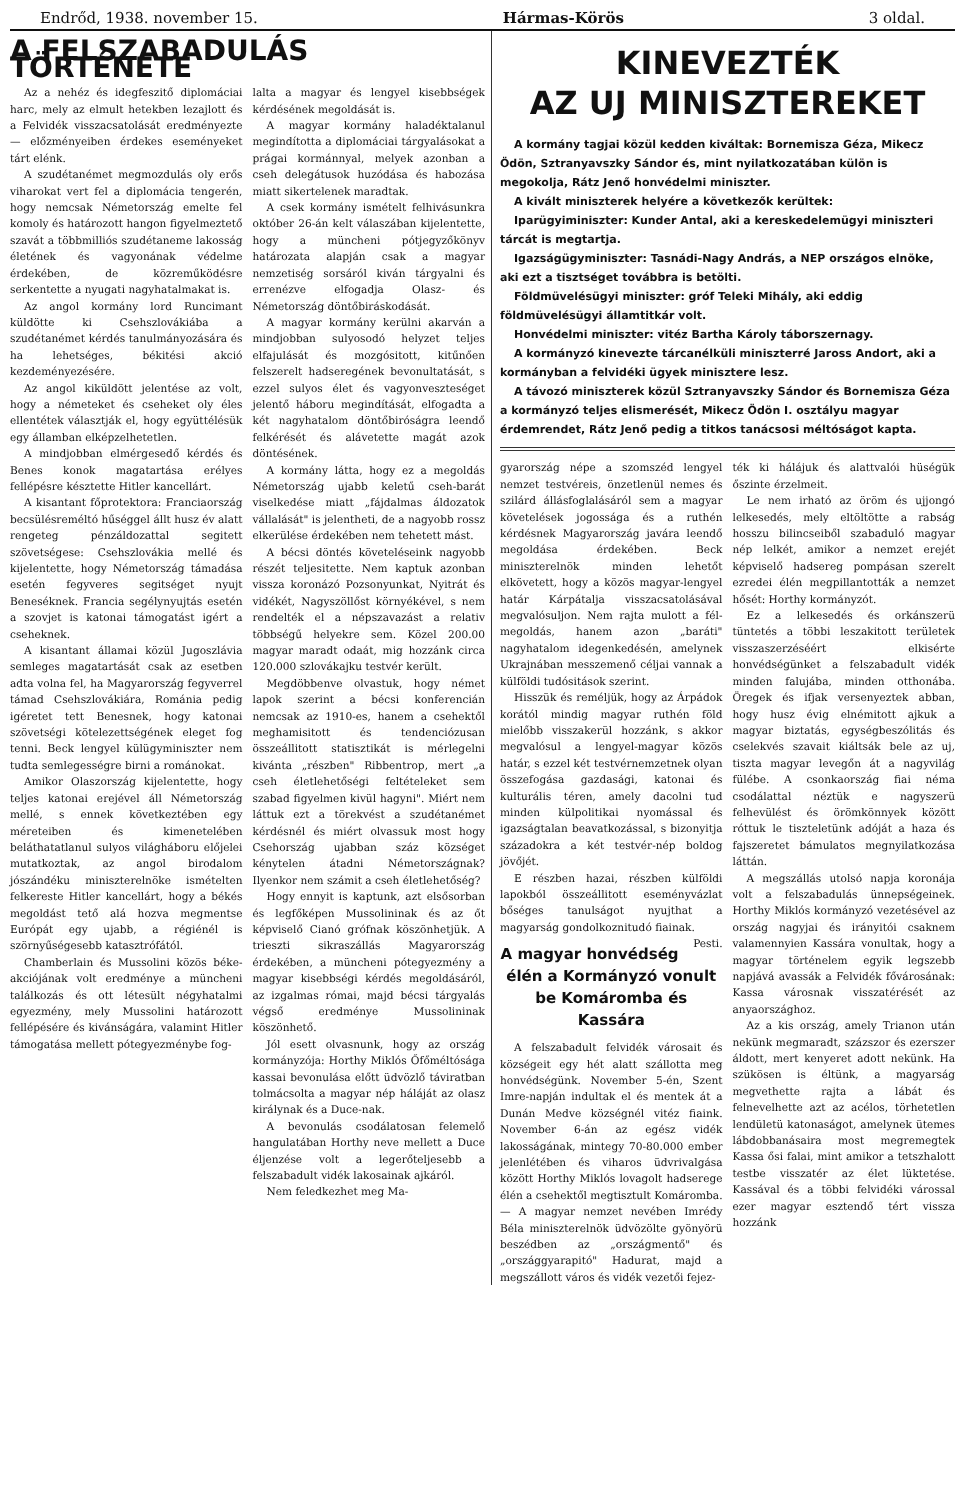Endrőd, 1938. november 15. Hármas-Körös 3 oldal.
A FELSZABADULÁS TÖRTÉNETE
Az a nehéz és idegfeszitő diplomáciai harc, mely az elmult hetekben lezajlott és a Felvidék visszacsatolását eredményezte — előzményeiben érdekes eseményeket tárt elénk.
A szudétanémet megmozdulás oly erős viharokat vert fel a diplomácia tengerén, hogy nemcsak Németország emelte fel komoly és határozott hangon figyelmeztető szavát a többmilliós szudétaneme lakosság életének és vagyonának védelme érdekében, de közreműködésre serkentette a nyugati nagyhatalmakat is.
Az angol kormány lord Runcimant küldötte ki Csehszlovákiába a szudétanémet kérdés tanulmányozására és ha lehetséges, békitési akció kezdeményezésére.
Az angol kiküldött jelentése az volt, hogy a németeket és cseheket oly éles ellentétek választják el, hogy együttélésük egy államban elképzelhetetlen.
A mindjobban elmérgesedő kérdés és Benes konok magatartása erélyes fellépésre késztette Hitler kancellárt.
A kisantant főprotektora: Franciaország becsülésreméltó hűséggel állt husz év alatt rengeteg pénzáldozattal segitett szövetségese: Csehszlovákia mellé és kijelentette, hogy Németország támadása esetén fegyveres segitséget nyujt Beneséknek. Francia segélynyujtás esetén a szovjet is katonai támogatást igért a cseheknek.
A kisantant államai közül Jugoszlávia semleges magatartását csak az esetben adta volna fel, ha Magyarország fegyverrel támad Csehszlovákiára, Románia pedig igéretet tett Benesnek, hogy katonai szövetségi kötelezettségének eleget fog tenni. Beck lengyel külügyminiszter nem tudta semlegességre birni a románokat.
Amikor Olaszország kijelentette, hogy teljes katonai erejével áll Németország mellé, s ennek következtében egy méreteiben és kimenetelében beláthatatlanul sulyos világháboru előjelei mutatkoztak, az angol birodalom jószándéku miniszterelnöke ismételten felkereste Hitler kancellárt, hogy a békés megoldást tető alá hozva megmentse Európát egy ujabb, a régiénél is szörnyűségesebb katasztrófától.
Chamberlain és Mussolini közös béke-akciójának volt eredménye a müncheni találkozás és ott létesült négyhatalmi egyezmény, mely Mussolini határozott fellépésére és kivánságára, valamint Hitler támogatása mellett pótegyezménybe fog-
lalta a magyar és lengyel kisebbségek kérdésének megoldását is.
A magyar kormány haladéktalanul megindította a diplomáciai tárgyalásokat a prágai kormánnyal, melyek azonban a cseh delegátusok huzódása és habozása miatt sikertelenek maradtak.
A csek kormány ismételt felhivásunkra október 26-án kelt válaszában kijelentette, hogy a müncheni pótjegyzőkönyv határozata alapján csak a magyar nemzetiség sorsáról kiván tárgyalni és errenézve elfogadja Olasz- és Németország döntőbiráskodását.
A magyar kormány kerülni akarván a mindjobban sulyosodó helyzet teljes elfajulását és mozgósitott, kitűnően felszerelt hadseregének bevonultatását, s ezzel sulyos élet és vagyonveszteséget jelentő háboru megindítását, elfogadta a két nagyhatalom döntőbiróságra leendő felkérését és alávetette magát azok döntésének.
A kormány látta, hogy ez a megoldás Németország ujabb keletű cseh-barát viselkedése miatt „fájdalmas áldozatok vállalását" is jelentheti, de a nagyobb rossz elkerülése érdekében nem tehetett mást.
A bécsi döntés követeléseink nagyobb részét teljesitette. Nem kaptuk azonban vissza koronázó Pozsonyunkat, Nyitrát és vidékét, Nagyszöllőst környékével, s nem rendelték el a népszavazást a relativ többségű helyekre sem. Közel 200.00 magyar maradt odaát, mig hozzánk circa 120.000 szlovákajku testvér került.
Megdöbbenve olvastuk, hogy német lapok szerint a bécsi konferencián nemcsak az 1910-es, hanem a csehektől meghamisitott és tendenciózusan összeállitott statisztikát is mérlegelni kivánta „részben" Ribbentrop, mert „a cseh életlehetőségi feltételeket sem szabad figyelmen kivül hagyni". Miért nem láttuk ezt a törekvést a szudétanémet kérdésnél és miért olvassuk most hogy Csehország ujabban száz községet kénytelen átadni Németországnak? Ilyenkor nem számit a cseh életlehetőség?
Hogy ennyit is kaptunk, azt elsősorban és legfőképen Mussolininak és az őt képviselő Cianó grófnak köszönhetjük. A trieszti sikraszállás Magyarország érdekében, a müncheni pótegyezmény a magyar kisebbségi kérdés megoldásáról, az izgalmas római, majd bécsi tárgyalás végső eredménye Mussolininak köszönhető.
Jól esett olvasnunk, hogy az ország kormányzója: Horthy Miklós Őfőméltósága kassai bevonulása előtt üdvözlő táviratban tolmácsolta a magyar nép háláját az olasz királynak és a Duce-nak.
A bevonulás csodálatosan felemelő hangulatában Horthy neve mellett a Duce éljenzése volt a legerőteljesebb a felszabadult vidék lakosainak ajkáról.
Nem feledkezhet meg Ma-
KINEVEZTÉK
AZ UJ MINISZTEREKET
A kormány tagjai közül kedden kiváltak: Bornemisza Géza, Mikecz Ödön, Sztranyavszky Sándor és, mint nyilatkozatában külön is megokolja, Rátz Jenő honvédelmi miniszter.
A kivált miniszterek helyére a következők kerültek:
Iparügyiminiszter: Kunder Antal, aki a kereskedelemügyi miniszteri tárcát is megtartja.
Igazságügyminiszter: Tasnádi-Nagy András, a NEP országos elnöke, aki ezt a tisztséget továbbra is betölti.
Földmüvelésügyi miniszter: gróf Teleki Mihály, aki eddig földmüvelésügyi államtitkár volt.
Honvédelmi miniszter: vitéz Bartha Károly táborszernagy.
A kormányzó kinevezte tárcanélküli miniszterré Jaross Andort, aki a kormányban a felvidéki ügyek minisztere lesz.
A távozó miniszterek közül Sztranyavszky Sándor és Bornemisza Géza a kormányzó teljes elismerését, Mikecz Ödön I. osztályu magyar érdemrendet, Rátz Jenő pedig a titkos tanácsosi méltóságot kapta.
gyarország népe a szomszéd lengyel nemzet testvéreis, önzetlenül nemes és szilárd állásfoglalásáról sem a magyar követelések jogossága és a ruthén kérdésnek Magyarország javára leendő megoldása érdekében. Beck miniszterelnök minden lehetőt elkövetett, hogy a közös magyar-lengyel határ Kárpátalja visszacsatolásával megvalósuljon. Nem rajta mulott a fél-megoldás, hanem azon „baráti" nagyhatalom idegenkedésén, amelynek Ukrajnában messzemenő céljai vannak a külföldi tudósitások szerint.
Hisszük és reméljük, hogy az Árpádok korától mindig magyar ruthén föld mielőbb visszakerül hozzánk, s akkor megvalósul a lengyel-magyar közös határ, s ezzel két testvérnemzetnek olyan összefogása gazdasági, katonai és kulturális téren, amely dacolni tud minden külpolitikai nyomással és igazságtalan beavatkozással, s bizonyitja századokra a két testvér-nép boldog jövőjét.
E részben hazai, részben külföldi lapokból összeállitott eseményvázlat bőséges tanulságot nyujthat a magyarság gondolkoznitudó fiainak. Pesti.
A magyar honvédség élén a Kormányzó vonult be Komáromba és Kassára
A felszabadult felvidék városait és községeit egy hét alatt szállotta meg honvédségünk. November 5-én, Szent Imre-napján indultak el és mentek át a Dunán Medve községnél vitéz fiaink. November 6-án az egész vidék lakosságának, mintegy 70-80.000 ember jelenlétében és viharos üdvrivalgása között Horthy Miklós lovagolt hadserege élén a csehektől megtisztult Komáromba. — A magyar nemzet nevében Imrédy Béla miniszterelnök üdvözölte gyönyörü beszédben az „országmentő" és „országgyarapitó" Hadurat, majd a megszállott város és vidék vezetői fejez-
ték ki hálájuk és alattvalói hüségük őszinte érzelmeit.
Le nem irható az öröm és ujjongó lelkesedés, mely eltöltötte a rabság hosszu bilincseiből szabaduló magyar nép lelkét, amikor a nemzet erejét képviselő hadsereg pompásan szerelt ezredei élén megpillantották a nemzet hősét: Horthy kormányzót.
Ez a lelkesedés és orkánszerü tüntetés a többi leszakitott területek visszaszerzéséért elkisérte honvédségünket a felszabadult vidék minden falujába, minden otthonába. Öregek és ifjak versenyeztek abban, hogy husz évig elnémitott ajkuk a magyar biztatás, egységbeszólitás és cselekvés szavait kiáltsák bele az uj, tiszta magyar levegőn át a nagyvilág fülébe. A csonkaország fiai néma csodálattal néztük e nagyszerü felhevülést és örömkönnyek között róttuk le tiszteletünk adóját a haza és fajszeretet bámulatos megnyilatkozása láttán.
A megszállás utolsó napja koronája volt a felszabadulás ünnepségeinek. Horthy Miklós kormányzó vezetésével az ország nagyjai és irányitói csaknem valamennyien Kassára vonultak, hogy a magyar történelem egyik legszebb napjává avassák a Felvidék fővárosának: Kassa városnak visszatérését az anyaországhoz.
Az a kis ország, amely Trianon után nekünk megmaradt, százszor és ezerszer áldott, mert kenyeret adott nekünk. Ha szükösen is éltünk, a magyarság megvethette rajta a lábát és felnevelhette azt az acélos, törhetetlen lendületü katonaságot, amelynek ütemes lábdobbanásaira most megremegtek Kassa ősi falai, mint amikor a tetszhalott testbe visszatér az élet lüktetése. Kassával és a többi felvidéki várossal ezer magyar esztendő tért vissza hozzánk